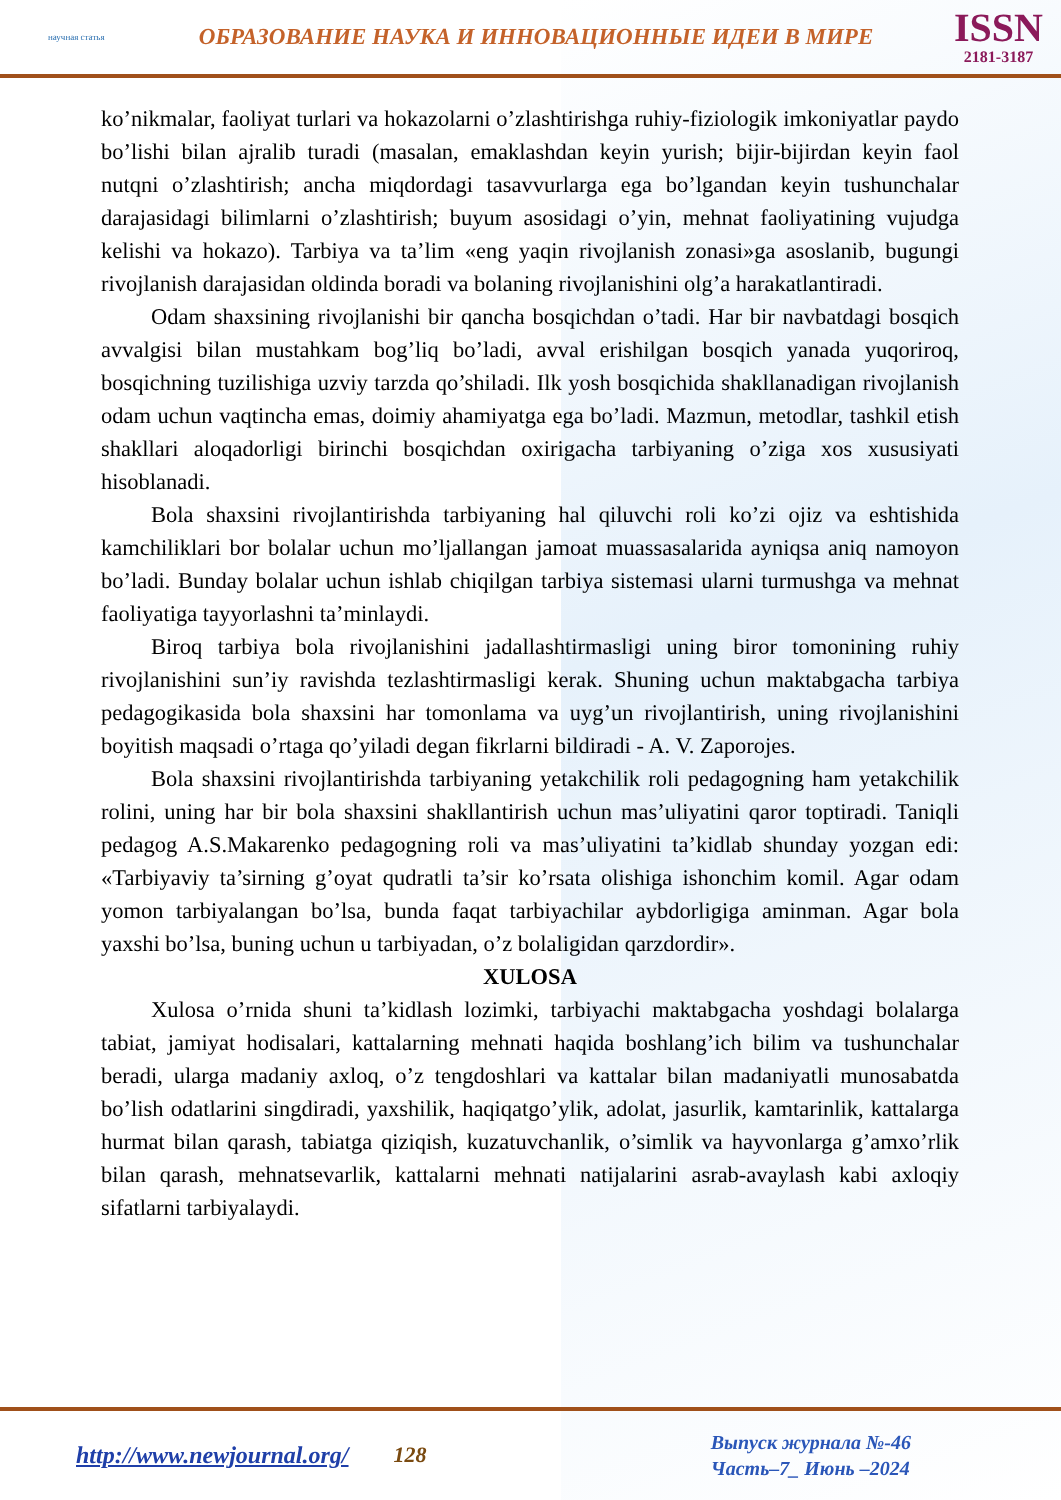научная статья
ОБРАЗОВАНИЕ НАУКА И ИННОВАЦИОННЫЕ ИДЕИ В МИРЕ
ISSN
2181-3187
ko’nikmalar, faoliyat turlari va hokazolarni o’zlashtirishga ruhiy-fiziologik imkoniyatlar paydo bo’lishi bilan ajralib turadi (masalan, emaklashdan keyin yurish; bijir-bijirdan keyin faol nutqni o’zlashtirish; ancha miqdordagi tasavvurlarga ega bo’lgandan keyin tushunchalar darajasidagi bilimlarni o’zlashtirish; buyum asosidagi o’yin, mehnat faoliyatining vujudga kelishi va hokazo). Tarbiya va ta’lim «eng yaqin rivojlanish zonasi»ga asoslanib, bugungi rivojlanish darajasidan oldinda boradi va bolaning rivojlanishini olg’a harakatlantiradi.
Odam shaxsining rivojlanishi bir qancha bosqichdan o’tadi. Har bir navbatdagi bosqich avvalgisi bilan mustahkam bog’liq bo’ladi, avval erishilgan bosqich yanada yuqoriroq, bosqichning tuzilishiga uzviy tarzda qo’shiladi. Ilk yosh bosqichida shakllanadigan rivojlanish odam uchun vaqtincha emas, doimiy ahamiyatga ega bo’ladi. Mazmun, metodlar, tashkil etish shakllari aloqadorligi birinchi bosqichdan oxirigacha tarbiyaning o’ziga xos xususiyati hisoblanadi.
Bola shaxsini rivojlantirishda tarbiyaning hal qiluvchi roli ko’zi ojiz va eshtishida kamchiliklari bor bolalar uchun mo’ljallangan jamoat muassasalarida ayniqsa aniq namoyon bo’ladi. Bunday bolalar uchun ishlab chiqilgan tarbiya sistemasi ularni turmushga va mehnat faoliyatiga tayyorlashni ta’minlaydi.
Biroq tarbiya bola rivojlanishini jadallashtirmasligi uning biror tomonining ruhiy rivojlanishini sun’iy ravishda tezlashtirmasligi kerak. Shuning uchun maktabgacha tarbiya pedagogikasida bola shaxsini har tomonlama va uyg’un rivojlantirish, uning rivojlanishini boyitish maqsadi o’rtaga qo’yiladi degan fikrlarni bildiradi - A. V. Zaporojes.
Bola shaxsini rivojlantirishda tarbiyaning yetakchilik roli pedagogning ham yetakchilik rolini, uning har bir bola shaxsini shakllantirish uchun mas’uliyatini qaror toptiradi. Taniqli pedagog A.S.Makarenko pedagogning roli va mas’uliyatini ta’kidlab shunday yozgan edi: «Tarbiyaviy ta’sirning g’oyat qudratli ta’sir ko’rsata olishiga ishonchim komil. Agar odam yomon tarbiyalangan bo’lsa, bunda faqat tarbiyachilar aybdorligiga aminman. Agar bola yaxshi bo’lsa, buning uchun u tarbiyadan, o’z bolaligidan qarzdordir».
XULOSA
Xulosa o’rnida shuni ta’kidlash lozimki, tarbiyachi maktabgacha yoshdagi bolalarga tabiat, jamiyat hodisalari, kattalarning mehnati haqida boshlang’ich bilim va tushunchalar beradi, ularga madaniy axloq, o’z tengdoshlari va kattalar bilan madaniyatli munosabatda bo’lish odatlarini singdiradi, yaxshilik, haqiqatgo’ylik, adolat, jasurlik, kamtarinlik, kattalarga hurmat bilan qarash, tabiatga qiziqish, kuzatuvchanlik, o’simlik va hayvonlarga g’amxo’rlik bilan qarash, mehnatsevarlik, kattalarni mehnati natijalarini asrab-avaylash kabi axloqiy sifatlarni tarbiyalaydi.
http://www.newjournal.org/ 128
Выпуск журнала №-46
Часть–7_ Июнь –2024